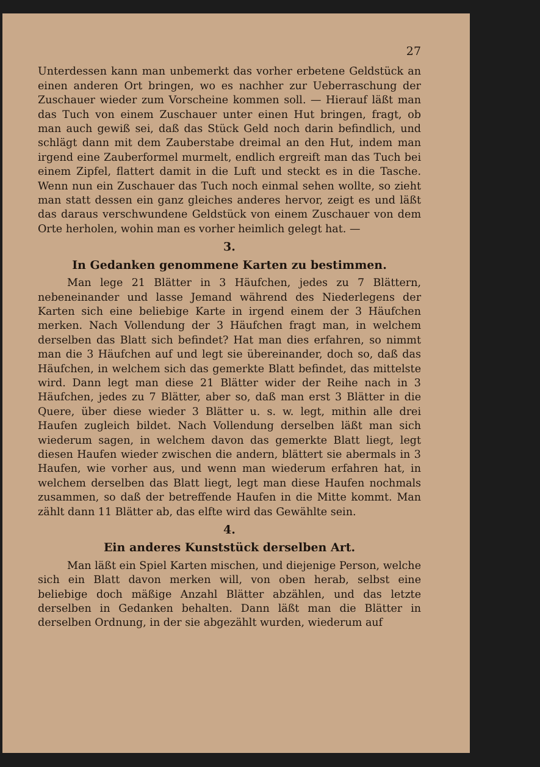27
Unterdessen kann man unbemerkt das vorher erbetene Geldstück an einen anderen Ort bringen, wo es nachher zur Ueberraschung der Zuschauer wieder zum Vorscheine kommen soll. — Hierauf läßt man das Tuch von einem Zuschauer unter einen Hut bringen, fragt, ob man auch gewiß sei, daß das Stück Geld noch darin befindlich, und schlägt dann mit dem Zauberstabe dreimal an den Hut, indem man irgend eine Zauberformel murmelt, endlich ergreift man das Tuch bei einem Zipfel, flattert damit in die Luft und steckt es in die Tasche. Wenn nun ein Zuschauer das Tuch noch einmal sehen wollte, so zieht man statt dessen ein ganz gleiches anderes hervor, zeigt es und läßt das daraus verschwundene Geldstück von einem Zuschauer von dem Orte herholen, wohin man es vorher heimlich gelegt hat. —
3.
In Gedanken genommene Karten zu bestimmen.
Man lege 21 Blätter in 3 Häufchen, jedes zu 7 Blättern, nebeneinander und lasse Jemand während des Niederlegens der Karten sich eine beliebige Karte in irgend einem der 3 Häufchen merken. Nach Vollendung der 3 Häufchen fragt man, in welchem derselben das Blatt sich befindet? Hat man dies erfahren, so nimmt man die 3 Häufchen auf und legt sie übereinander, doch so, daß das Häufchen, in welchem sich das gemerkte Blatt befindet, das mittelste wird. Dann legt man diese 21 Blätter wider der Reihe nach in 3 Häufchen, jedes zu 7 Blätter, aber so, daß man erst 3 Blätter in die Quere, über diese wieder 3 Blätter u. s. w. legt, mithin alle drei Haufen zugleich bildet. Nach Vollendung derselben läßt man sich wiederum sagen, in welchem davon das gemerkte Blatt liegt, legt diesen Haufen wieder zwischen die andern, blättert sie abermals in 3 Haufen, wie vorher aus, und wenn man wiederum erfahren hat, in welchem derselben das Blatt liegt, legt man diese Haufen nochmals zusammen, so daß der betreffende Haufen in die Mitte kommt. Man zählt dann 11 Blätter ab, das elfte wird das Gewählte sein.
4.
Ein anderes Kunststück derselben Art.
Man läßt ein Spiel Karten mischen, und diejenige Person, welche sich ein Blatt davon merken will, von oben herab, selbst eine beliebige doch mäßige Anzahl Blätter abzählen, und das letzte derselben in Gedanken behalten. Dann läßt man die Blätter in derselben Ordnung, in der sie abgezählt wurden, wiederum auf